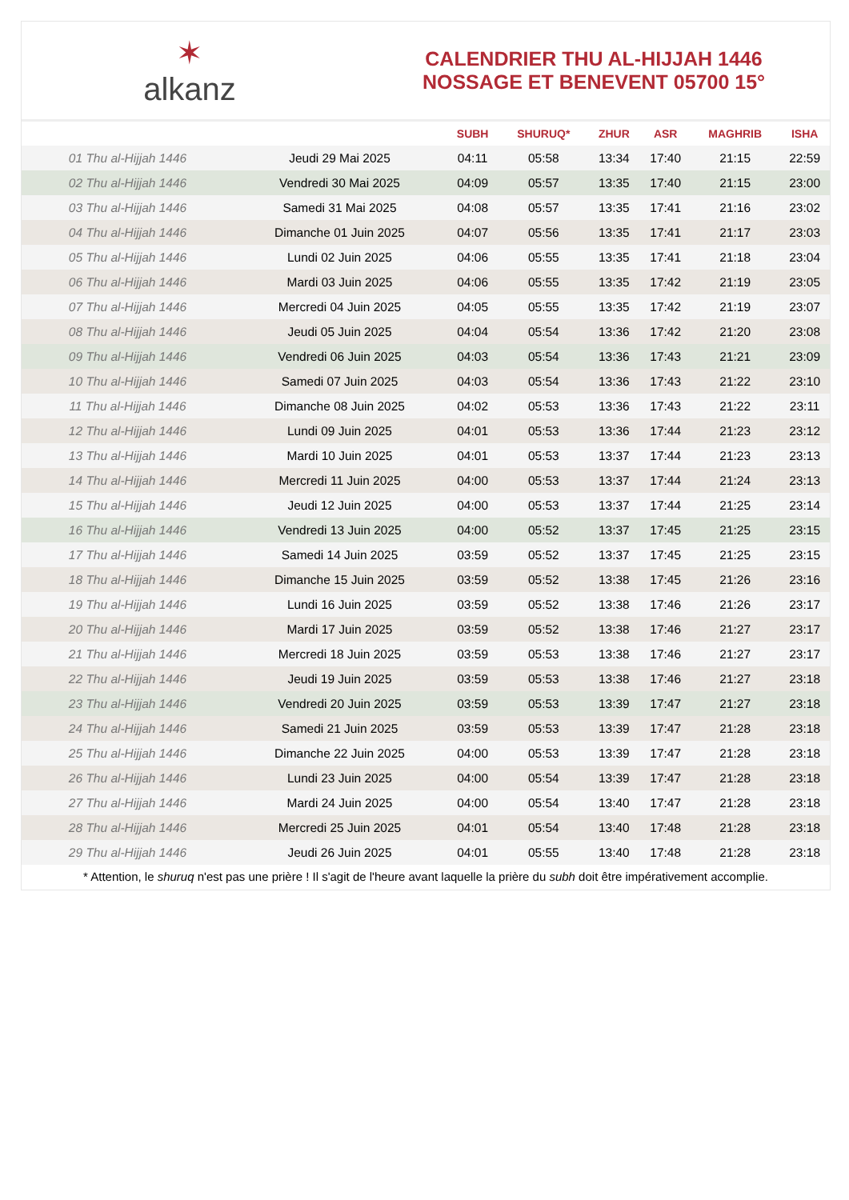✶
alkanz
CALENDRIER THU AL-HIJJAH 1446
NOSSAGE ET BENEVENT 05700 15°
| | | SUBH | SHURUQ* | ZHUR | ASR | MAGHRIB | ISHA |
| --- | --- | --- | --- | --- | --- | --- | --- |
| 01 Thu al-Hijjah 1446 | Jeudi 29 Mai 2025 | 04:11 | 05:58 | 13:34 | 17:40 | 21:15 | 22:59 |
| 02 Thu al-Hijjah 1446 | Vendredi 30 Mai 2025 | 04:09 | 05:57 | 13:35 | 17:40 | 21:15 | 23:00 |
| 03 Thu al-Hijjah 1446 | Samedi 31 Mai 2025 | 04:08 | 05:57 | 13:35 | 17:41 | 21:16 | 23:02 |
| 04 Thu al-Hijjah 1446 | Dimanche 01 Juin 2025 | 04:07 | 05:56 | 13:35 | 17:41 | 21:17 | 23:03 |
| 05 Thu al-Hijjah 1446 | Lundi 02 Juin 2025 | 04:06 | 05:55 | 13:35 | 17:41 | 21:18 | 23:04 |
| 06 Thu al-Hijjah 1446 | Mardi 03 Juin 2025 | 04:06 | 05:55 | 13:35 | 17:42 | 21:19 | 23:05 |
| 07 Thu al-Hijjah 1446 | Mercredi 04 Juin 2025 | 04:05 | 05:55 | 13:35 | 17:42 | 21:19 | 23:07 |
| 08 Thu al-Hijjah 1446 | Jeudi 05 Juin 2025 | 04:04 | 05:54 | 13:36 | 17:42 | 21:20 | 23:08 |
| 09 Thu al-Hijjah 1446 | Vendredi 06 Juin 2025 | 04:03 | 05:54 | 13:36 | 17:43 | 21:21 | 23:09 |
| 10 Thu al-Hijjah 1446 | Samedi 07 Juin 2025 | 04:03 | 05:54 | 13:36 | 17:43 | 21:22 | 23:10 |
| 11 Thu al-Hijjah 1446 | Dimanche 08 Juin 2025 | 04:02 | 05:53 | 13:36 | 17:43 | 21:22 | 23:11 |
| 12 Thu al-Hijjah 1446 | Lundi 09 Juin 2025 | 04:01 | 05:53 | 13:36 | 17:44 | 21:23 | 23:12 |
| 13 Thu al-Hijjah 1446 | Mardi 10 Juin 2025 | 04:01 | 05:53 | 13:37 | 17:44 | 21:23 | 23:13 |
| 14 Thu al-Hijjah 1446 | Mercredi 11 Juin 2025 | 04:00 | 05:53 | 13:37 | 17:44 | 21:24 | 23:13 |
| 15 Thu al-Hijjah 1446 | Jeudi 12 Juin 2025 | 04:00 | 05:53 | 13:37 | 17:44 | 21:25 | 23:14 |
| 16 Thu al-Hijjah 1446 | Vendredi 13 Juin 2025 | 04:00 | 05:52 | 13:37 | 17:45 | 21:25 | 23:15 |
| 17 Thu al-Hijjah 1446 | Samedi 14 Juin 2025 | 03:59 | 05:52 | 13:37 | 17:45 | 21:25 | 23:15 |
| 18 Thu al-Hijjah 1446 | Dimanche 15 Juin 2025 | 03:59 | 05:52 | 13:38 | 17:45 | 21:26 | 23:16 |
| 19 Thu al-Hijjah 1446 | Lundi 16 Juin 2025 | 03:59 | 05:52 | 13:38 | 17:46 | 21:26 | 23:17 |
| 20 Thu al-Hijjah 1446 | Mardi 17 Juin 2025 | 03:59 | 05:52 | 13:38 | 17:46 | 21:27 | 23:17 |
| 21 Thu al-Hijjah 1446 | Mercredi 18 Juin 2025 | 03:59 | 05:53 | 13:38 | 17:46 | 21:27 | 23:17 |
| 22 Thu al-Hijjah 1446 | Jeudi 19 Juin 2025 | 03:59 | 05:53 | 13:38 | 17:46 | 21:27 | 23:18 |
| 23 Thu al-Hijjah 1446 | Vendredi 20 Juin 2025 | 03:59 | 05:53 | 13:39 | 17:47 | 21:27 | 23:18 |
| 24 Thu al-Hijjah 1446 | Samedi 21 Juin 2025 | 03:59 | 05:53 | 13:39 | 17:47 | 21:28 | 23:18 |
| 25 Thu al-Hijjah 1446 | Dimanche 22 Juin 2025 | 04:00 | 05:53 | 13:39 | 17:47 | 21:28 | 23:18 |
| 26 Thu al-Hijjah 1446 | Lundi 23 Juin 2025 | 04:00 | 05:54 | 13:39 | 17:47 | 21:28 | 23:18 |
| 27 Thu al-Hijjah 1446 | Mardi 24 Juin 2025 | 04:00 | 05:54 | 13:40 | 17:47 | 21:28 | 23:18 |
| 28 Thu al-Hijjah 1446 | Mercredi 25 Juin 2025 | 04:01 | 05:54 | 13:40 | 17:48 | 21:28 | 23:18 |
| 29 Thu al-Hijjah 1446 | Jeudi 26 Juin 2025 | 04:01 | 05:55 | 13:40 | 17:48 | 21:28 | 23:18 |
* Attention, le shuruq n'est pas une prière ! Il s'agit de l'heure avant laquelle la prière du subh doit être impérativement accomplie.